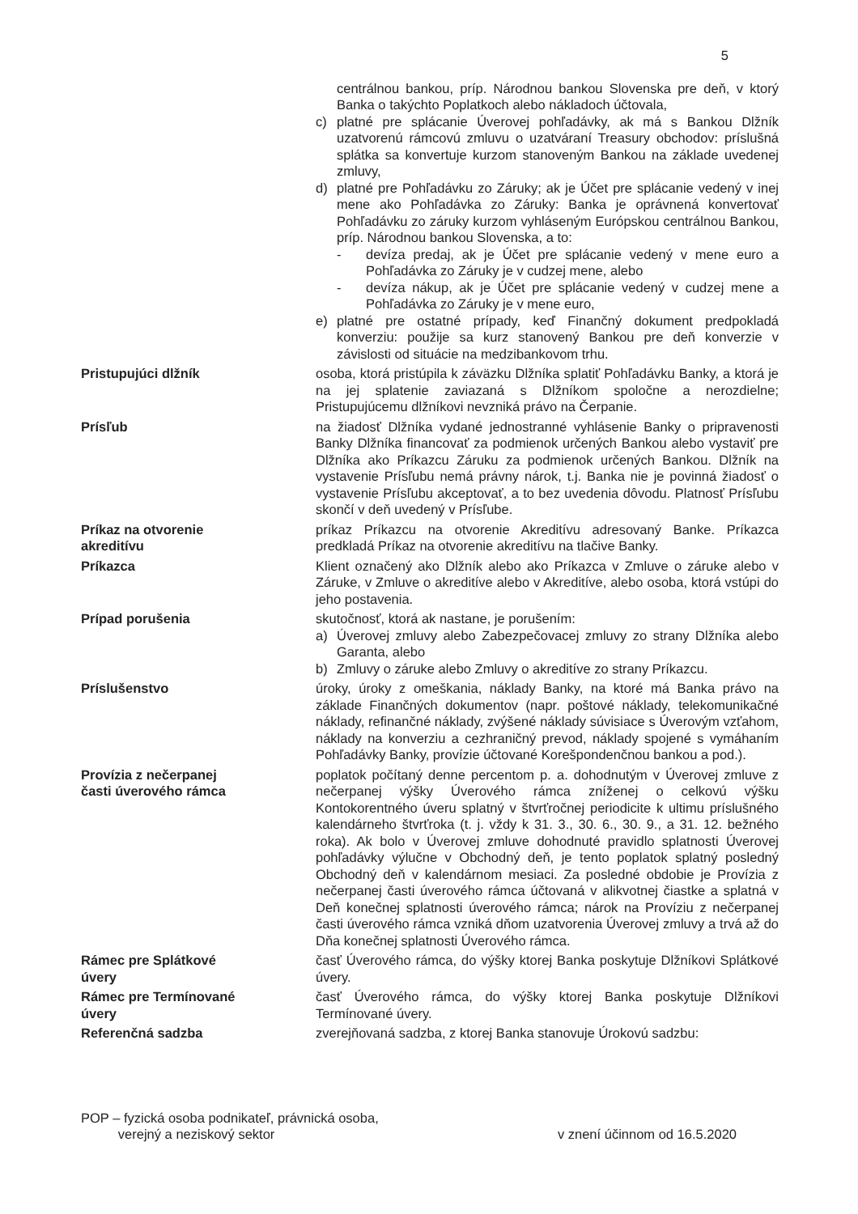5
| | centrálnou bankou, príp. Národnou bankou Slovenska pre deň, v ktorý Banka o takýchto Poplatkoch alebo nákladoch účtovala, c) platné pre splácanie Úverovej pohľadávky, ak má s Bankou Dlžník uzatvorenú rámcovú zmluvu o uzatváraní Treasury obchodov: príslušná splátka sa konvertuje kurzom stanoveným Bankou na základe uvedenej zmluvy, d) platné pre Pohľadávku zo Záruky; ak je Účet pre splácanie vedený v inej mene ako Pohľadávka zo Záruky: Banka je oprávnená konvertovať Pohľadávku zo záruky kurzom vyhláseným Európskou centrálnou Bankou, príp. Národnou bankou Slovenska, a to: - devíza predaj, ak je Účet pre splácanie vedený v mene euro a Pohľadávka zo Záruky je v cudzej mene, alebo - devíza nákup, ak je Účet pre splácanie vedený v cudzej mene a Pohľadávka zo Záruky je v mene euro, e) platné pre ostatné prípady, keď Finančný dokument predpokladá konverziu: použije sa kurz stanovený Bankou pre deň konverzie v závislosti od situácie na medzibankovom trhu. |
| Pristupujúci dlžník | osoba, ktorá pristúpila k záväzku Dlžníka splatiť Pohľadávku Banky, a ktorá je na jej splatenie zaviazaná s Dlžníkom spoločne a nerozdielne; Pristupujúcemu dlžníkovi nevzniká právo na Čerpanie. |
| Prísľub | na žiadosť Dlžníka vydané jednostranné vyhlásenie Banky o pripravenosti Banky Dlžníka financovať za podmienok určených Bankou alebo vystaviť pre Dlžníka ako Príkazcu Záruku za podmienok určených Bankou. Dlžník na vystavenie Prísľubu nemá právny nárok, t.j. Banka nie je povinná žiadosť o vystavenie Prísľubu akceptovať, a to bez uvedenia dôvodu. Platnosť Prísľubu skončí v deň uvedený v Prísľube. |
| Príkaz na otvorenie akreditívu | príkaz Príkazcu na otvorenie Akreditívu adresovaný Banke. Príkazca predkladá Príkaz na otvorenie akreditívu na tlačive Banky. |
| Príkazca | Klient označený ako Dlžník alebo ako Príkazca v Zmluve o záruke alebo v Záruke, v Zmluve o akreditíve alebo v Akreditíve, alebo osoba, ktorá vstúpi do jeho postavenia. |
| Prípad porušenia | skutočnosť, ktorá ak nastane, je porušením: a) Úverovej zmluvy alebo Zabezpečovacej zmluvy zo strany Dlžníka alebo Garanta, alebo b) Zmluvy o záruke alebo Zmluvy o akreditíve zo strany Príkazcu. |
| Príslušenstvo | úroky, úroky z omeškania, náklady Banky, na ktoré má Banka právo na základe Finančných dokumentov (napr. poštové náklady, telekomunikačné náklady, refinančné náklady, zvýšené náklady súvisiace s Úverovým vzťahom, náklady na konverziu a cezhraničný prevod, náklady spojené s vymáhaním Pohľadávky Banky, provízie účtované Korešpondenčnou bankou a pod.). |
| Provízia z nečerpanej časti úverového rámca | poplatok počítaný denne percentom p. a. dohodnutým v Úverovej zmluve z nečerpanej výšky Úverového rámca zníženej o celkovú výšku Kontokorentného úveru splatný v štvrťročnej periodicite k ultimu príslušného kalendárneho štvrťroka (t. j. vždy k 31. 3., 30. 6., 30. 9., a 31. 12. bežného roka). Ak bolo v Úverovej zmluve dohodnuté pravidlo splatnosti Úverovej pohľadávky výlučne v Obchodný deň, je tento poplatok splatný posledný Obchodný deň v kalendárnom mesiaci. Za posledné obdobie je Provízia z nečerpanej časti úverového rámca účtovaná v alikvotnej čiastke a splatná v Deň konečnej splatnosti úverového rámca; nárok na Províziu z nečerpanej časti úverového rámca vzniká dňom uzatvorenia Úverovej zmluvy a trvá až do Dňa konečnej splatnosti Úverového rámca. |
| Rámec pre Splátkové úvery | časť Úverového rámca, do výšky ktorej Banka poskytuje Dlžníkovi Splátkové úvery. |
| Rámec pre Termínované úvery | časť Úverového rámca, do výšky ktorej Banka poskytuje Dlžníkovi Termínované úvery. |
| Referenčná sadzba | zverejňovaná sadzba, z ktorej Banka stanovuje Úrokovú sadzbu: |
POP – fyzická osoba podnikateľ, právnická osoba,
verejný a neziskový sektor
v znení účinnom od 16.5.2020